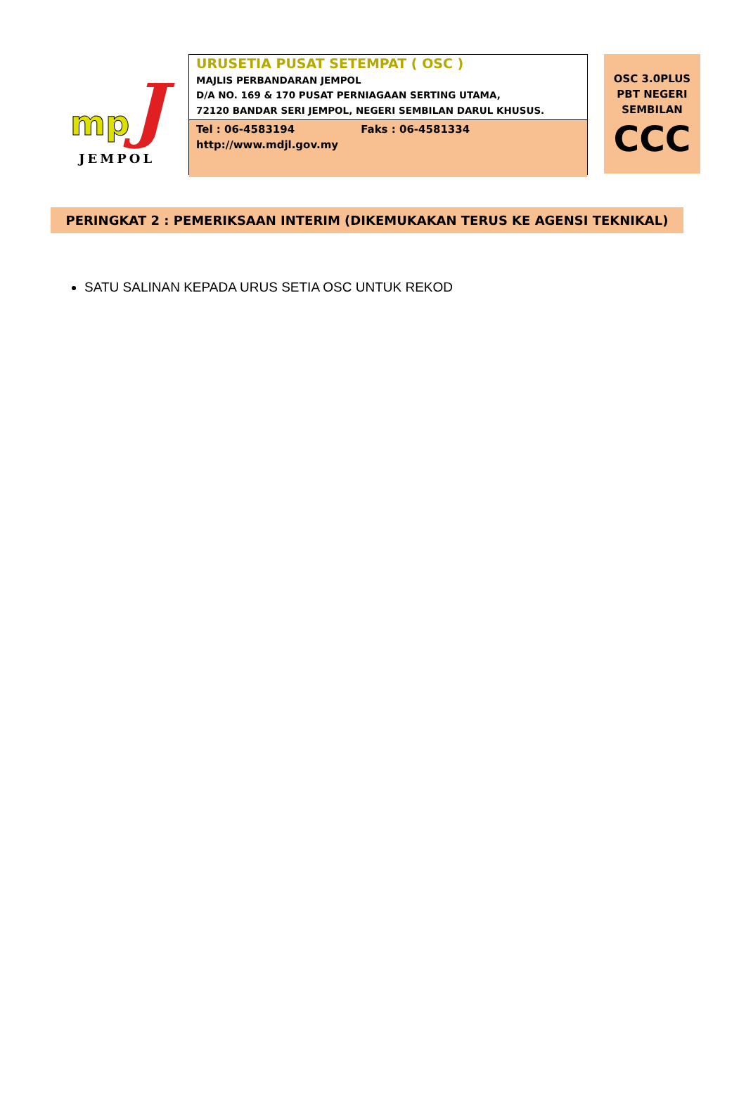mp J
JEMPOL
URUSETIA PUSAT SETEMPAT ( OSC )
MAJLIS PERBANDARAN JEMPOL
D/A NO. 169 & 170 PUSAT PERNIAGAAN SERTING UTAMA,
72120 BANDAR SERI JEMPOL, NEGERI SEMBILAN DARUL KHUSUS.
Tel : 06-4583194 Faks : 06-4581334
http://www.mdjl.gov.my
OSC 3.0PLUS
PBT NEGERI
SEMBILAN
CCC
PERINGKAT 2 : PEMERIKSAAN INTERIM (DIKEMUKAKAN TERUS KE AGENSI TEKNIKAL)
SATU SALINAN KEPADA URUS SETIA OSC UNTUK REKOD